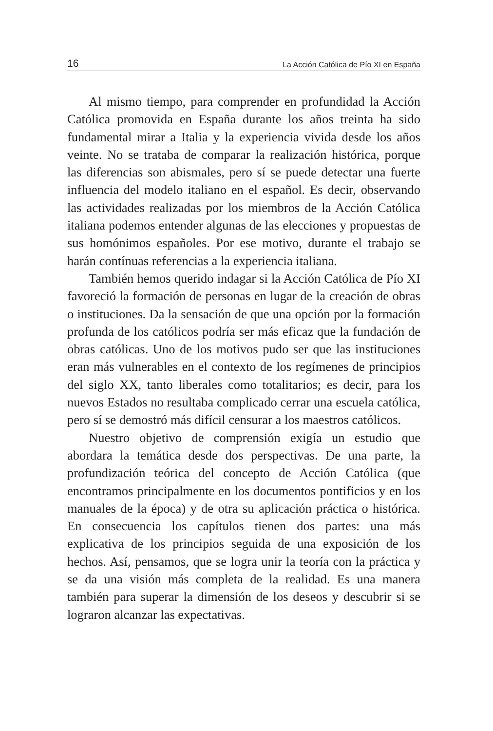16 La Acción Católica de Pío XI en España
Al mismo tiempo, para comprender en profundidad la Acción Católica promovida en España durante los años treinta ha sido fundamental mirar a Italia y la experiencia vivida desde los años veinte. No se trataba de comparar la realización histórica, porque las diferencias son abismales, pero sí se puede detectar una fuerte influencia del modelo italiano en el español. Es decir, observando las actividades realizadas por los miembros de la Acción Católica italiana podemos entender algunas de las elecciones y propuestas de sus homónimos españoles. Por ese motivo, durante el trabajo se harán contínuas referencias a la experiencia italiana.
También hemos querido indagar si la Acción Católica de Pío XI favoreció la formación de personas en lugar de la creación de obras o instituciones. Da la sensación de que una opción por la formación profunda de los católicos podría ser más eficaz que la fundación de obras católicas. Uno de los motivos pudo ser que las instituciones eran más vulnerables en el contexto de los regímenes de principios del siglo XX, tanto liberales como totalitarios; es decir, para los nuevos Estados no resultaba complicado cerrar una escuela católica, pero sí se demostró más difícil censurar a los maestros católicos.
Nuestro objetivo de comprensión exigía un estudio que abordara la temática desde dos perspectivas. De una parte, la profundización teórica del concepto de Acción Católica (que encontramos principalmente en los documentos pontificios y en los manuales de la época) y de otra su aplicación práctica o histórica. En consecuencia los capítulos tienen dos partes: una más explicativa de los principios seguida de una exposición de los hechos. Así, pensamos, que se logra unir la teoría con la práctica y se da una visión más completa de la realidad. Es una manera también para superar la dimensión de los deseos y descubrir si se lograron alcanzar las expectativas.